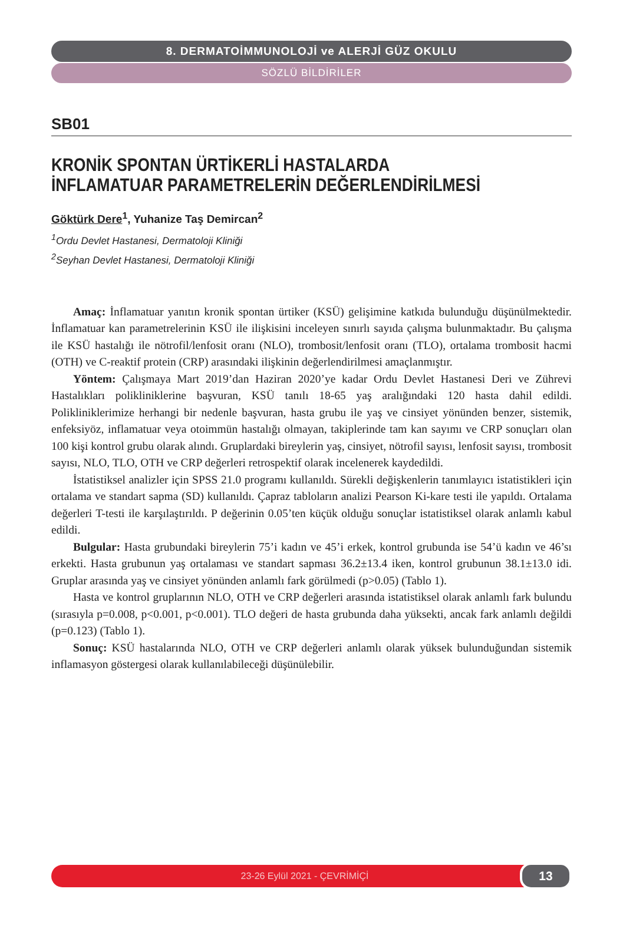8. DERMATOİMMUNOLOJİ ve ALERJİ GÜZ OKULU
SÖZLÜ BİLDİRİLER
SB01
KRONİK SPONTAN ÜRTİKERLİ HASTALARDA İNFLAMATUAR PARAMETRELERİN DEĞERLENDİRİLMESİ
Göktürk Dere<sup>1</sup>, Yuhanize Taş Demircan<sup>2</sup>
<sup>1</sup> Ordu Devlet Hastanesi, Dermatoloji Kliniği
<sup>2</sup> Seyhan Devlet Hastanesi, Dermatoloji Kliniği
Amaç: İnflamatuar yanıtın kronik spontan ürtiker (KSÜ) gelişimine katkıda bulunduğu düşünülmektedir. İnflamatuar kan parametrelerinin KSÜ ile ilişkisini inceleyen sınırlı sayıda çalışma bulunmaktadır. Bu çalışma ile KSÜ hastalığı ile nötrofil/lenfosit oranı (NLO), trombosit/lenfosit oranı (TLO), ortalama trombosit hacmi (OTH) ve C-reaktif protein (CRP) arasındaki ilişkinin değerlendirilmesi amaçlanmıştır.
Yöntem: Çalışmaya Mart 2019’dan Haziran 2020’ye kadar Ordu Devlet Hastanesi Deri ve Zührevi Hastalıkları polikliniklerine başvuran, KSÜ tanılı 18-65 yaş aralığındaki 120 hasta dahil edildi. Polikliniklerimize herhangi bir nedenle başvuran, hasta grubu ile yaş ve cinsiyet yönünden benzer, sistemik, enfeksiyöz, inflamatuar veya otoimmün hastalığı olmayan, takiplerinde tam kan sayımı ve CRP sonuçları olan 100 kişi kontrol grubu olarak alındı. Gruplardaki bireylerin yaş, cinsiyet, nötrofil sayısı, lenfosit sayısı, trombosit sayısı, NLO, TLO, OTH ve CRP değerleri retrospektif olarak incelenerek kaydedildi.
İstatistiksel analizler için SPSS 21.0 programı kullanıldı. Sürekli değişkenlerin tanımlayıcı istatistikleri için ortalama ve standart sapma (SD) kullanıldı. Çapraz tabloların analizi Pearson Ki-kare testi ile yapıldı. Ortalama değerleri T-testi ile karşılaştırıldı. P değerinin 0.05’ten küçük olduğu sonuçlar istatistiksel olarak anlamlı kabul edildi.
Bulgular: Hasta grubundaki bireylerin 75’i kadın ve 45’i erkek, kontrol grubunda ise 54’ü kadın ve 46’sı erkekti. Hasta grubunun yaş ortalaması ve standart sapması 36.2±13.4 iken, kontrol grubunun 38.1±13.0 idi. Gruplar arasında yaş ve cinsiyet yönünden anlamlı fark görülmedi (p>0.05) (Tablo 1).
Hasta ve kontrol gruplarının NLO, OTH ve CRP değerleri arasında istatistiksel olarak anlamlı fark bulundu (sırasıyla p=0.008, p<0.001, p<0.001). TLO değeri de hasta grubunda daha yüksekti, ancak fark anlamlı değildi (p=0.123) (Tablo 1).
Sonuç: KSÜ hastalarında NLO, OTH ve CRP değerleri anlamlı olarak yüksek bulunduğundan sistemik inflamasyon göstergesi olarak kullanılabileceği düşünülebilir.
23-26 Eylül 2021 - ÇEVRİMİÇİ 13